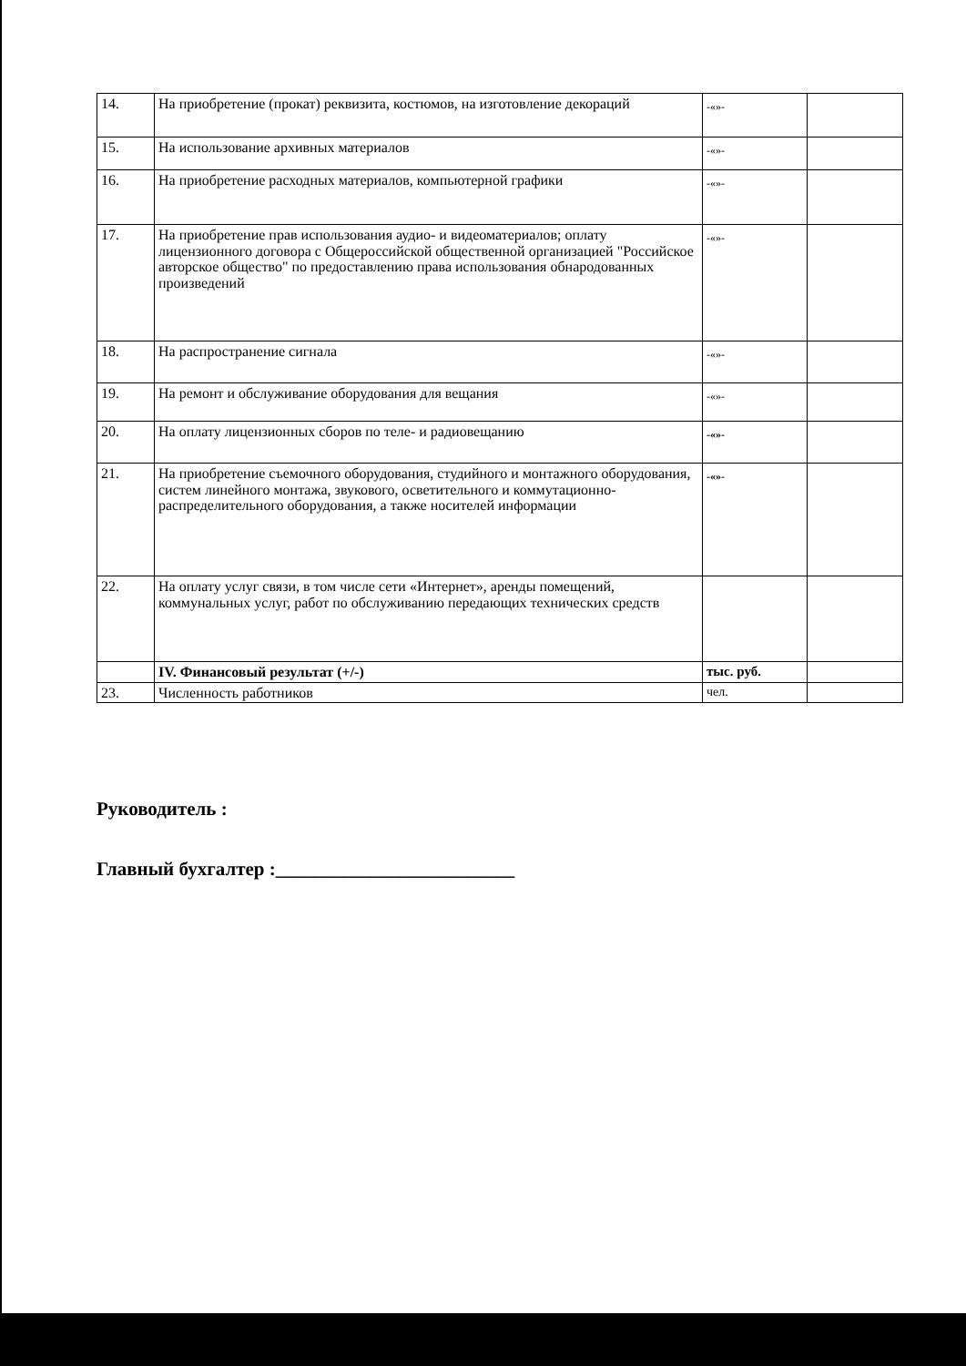| 14. | На приобретение (прокат) реквизита, костюмов, на изготовление декораций | -«»- | |
| 15. | На использование архивных материалов | -«»- | |
| 16. | На приобретение расходных материалов, компьютерной графики | -«»- | |
| 17. | На приобретение прав использования аудио- и видеоматериалов; оплату лицензионного договора с Общероссийской общественной организацией "Российское авторское общество" по предоставлению права использования обнародованных произведений | -«»- | |
| 18. | На распространение сигнала | -«»- | |
| 19. | На ремонт и обслуживание оборудования для вещания | -«»- | |
| 20. | На оплату лицензионных сборов по теле- и радиовещанию | -«»- | |
| 21. | На приобретение съемочного оборудования, студийного и монтажного оборудования, систем линейного монтажа, звукового, осветительного и коммутационно-распределительного оборудования, а также носителей информации | -«»- | |
| 22. | На оплату услуг связи, в том числе сети «Интернет», аренды помещений, коммунальных услуг, работ по обслуживанию передающих технических средств | | |
| | IV. Финансовый результат (+/-) | тыс. руб. | |
| 23. | Численность работников | чел. | |
Руководитель :
Главный бухгалтер :_________________________